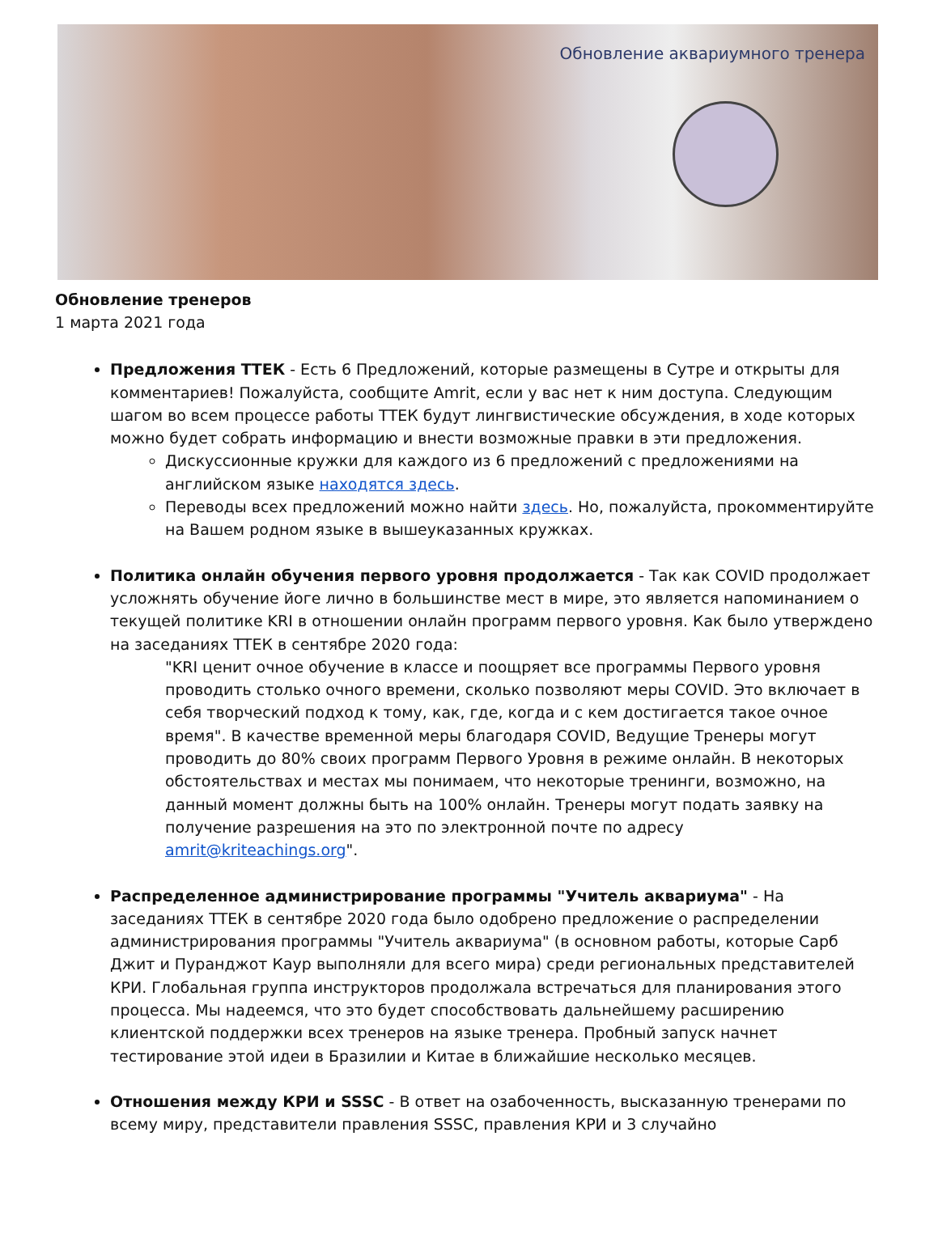Обновление аквариумного тренера
Обновление тренеров
1 марта 2021 года
Предложения ТТЕК - Есть 6 Предложений, которые размещены в Сутре и открыты для комментариев! Пожалуйста, сообщите Amrit, если у вас нет к ним доступа. Следующим шагом во всем процессе работы ТТЕК будут лингвистические обсуждения, в ходе которых можно будет собрать информацию и внести возможные правки в эти предложения.
Дискуссионные кружки для каждого из 6 предложений с предложениями на английском языке находятся здесь.
Переводы всех предложений можно найти здесь. Но, пожалуйста, прокомментируйте на Вашем родном языке в вышеуказанных кружках.
Политика онлайн обучения первого уровня продолжается - Так как COVID продолжает усложнять обучение йоге лично в большинстве мест в мире, это является напоминанием о текущей политике KRI в отношении онлайн программ первого уровня. Как было утверждено на заседаниях ТТЕК в сентябре 2020 года:
"KRI ценит очное обучение в классе и поощряет все программы Первого уровня проводить столько очного времени, сколько позволяют меры COVID. Это включает в себя творческий подход к тому, как, где, когда и с кем достигается такое очное время". В качестве временной меры благодаря COVID, Ведущие Тренеры могут проводить до 80% своих программ Первого Уровня в режиме онлайн. В некоторых обстоятельствах и местах мы понимаем, что некоторые тренинги, возможно, на данный момент должны быть на 100% онлайн. Тренеры могут подать заявку на получение разрешения на это по электронной почте по адресу amrit@kriteachings.org".
Распределенное администрирование программы "Учитель аквариума" - На заседаниях ТТЕК в сентябре 2020 года было одобрено предложение о распределении администрирования программы "Учитель аквариума" (в основном работы, которые Сарб Джит и Пуранджот Каур выполняли для всего мира) среди региональных представителей КРИ. Глобальная группа инструкторов продолжала встречаться для планирования этого процесса. Мы надеемся, что это будет способствовать дальнейшему расширению клиентской поддержки всех тренеров на языке тренера. Пробный запуск начнет тестирование этой идеи в Бразилии и Китае в ближайшие несколько месяцев.
Отношения между КРИ и SSSC - В ответ на озабоченность, высказанную тренерами по всему миру, представители правления SSSC, правления КРИ и 3 случайно